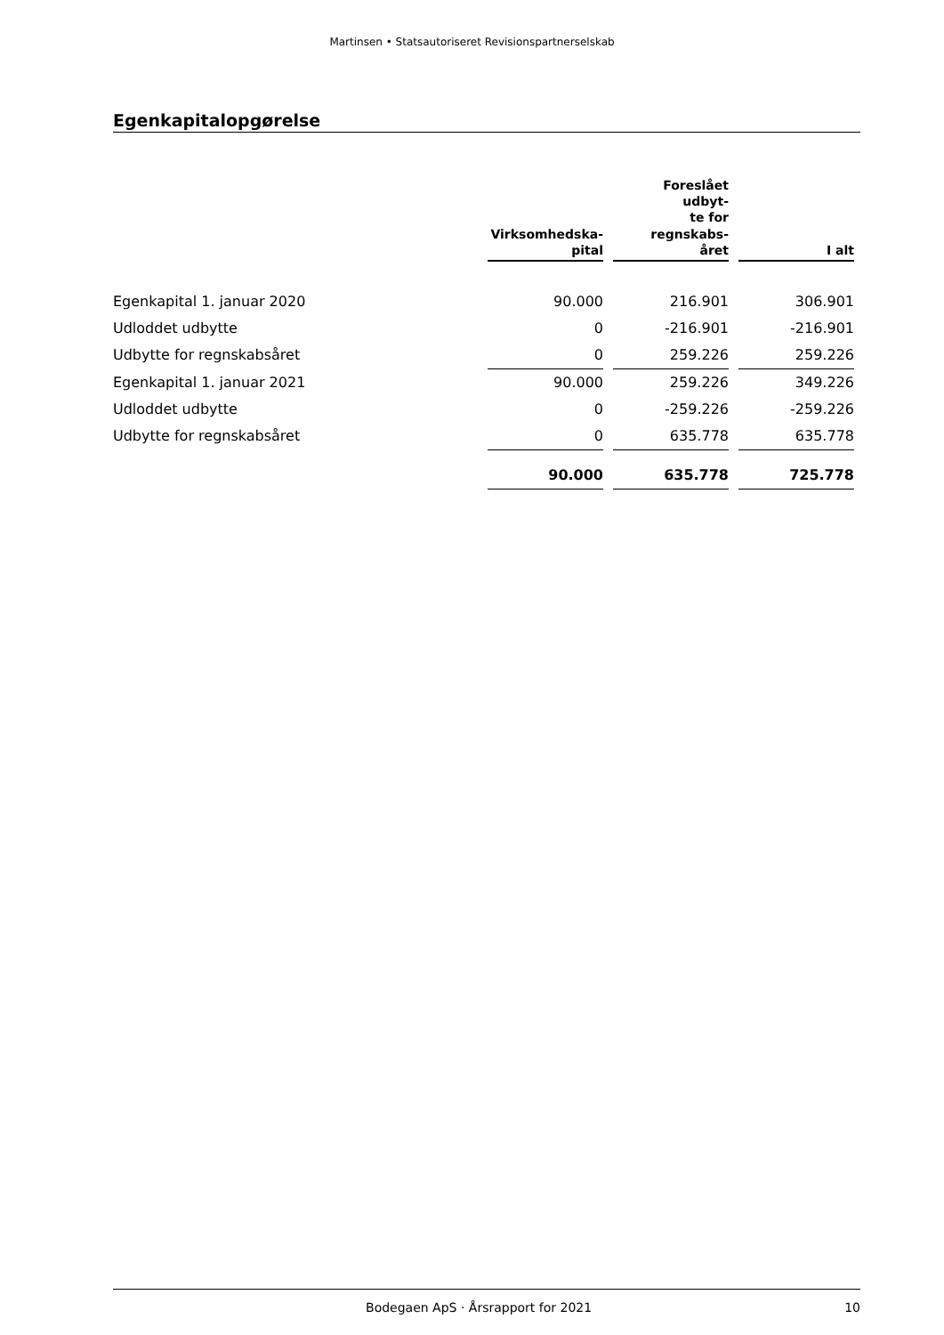Martinsen • Statsautoriseret Revisionspartnerselskab
Egenkapitalopgørelse
| | Virksomhedska- pital | Foreslået udbyt- te for regnskabs- året | I alt |
| --- | --- | --- | --- |
| Egenkapital 1. januar 2020 | 90.000 | 216.901 | 306.901 |
| Udloddet udbytte | 0 | -216.901 | -216.901 |
| Udbytte for regnskabsåret | 0 | 259.226 | 259.226 |
| Egenkapital 1. januar 2021 | 90.000 | 259.226 | 349.226 |
| Udloddet udbytte | 0 | -259.226 | -259.226 |
| Udbytte for regnskabsåret | 0 | 635.778 | 635.778 |
| | 90.000 | 635.778 | 725.778 |
Bodegaen ApS · Årsrapport for 2021 10